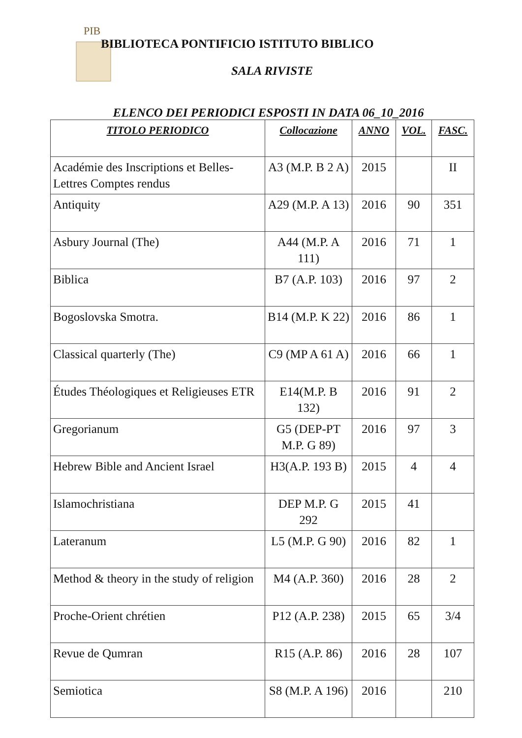PIB
BIBLIOTECA PONTIFICIO ISTITUTO BIBLICO
SALA RIVISTE
ELENCO DEI PERIODICI ESPOSTI IN DATA 06_10_2016
| TITOLO PERIODICO | Collocazione | ANNO | VOL. | FASC. |
| --- | --- | --- | --- | --- |
| Académie des Inscriptions et Belles-Lettres Comptes rendus | A3 (M.P. B 2 A) | 2015 | | II |
| Antiquity | A29 (M.P. A 13) | 2016 | 90 | 351 |
| Asbury Journal (The) | A44 (M.P. A 111) | 2016 | 71 | 1 |
| Biblica | B7 (A.P. 103) | 2016 | 97 | 2 |
| Bogoslovska Smotra. | B14 (M.P. K 22) | 2016 | 86 | 1 |
| Classical quarterly (The) | C9 (MP A 61 A) | 2016 | 66 | 1 |
| Études Théologiques et Religieuses ETR | E14(M.P. B 132) | 2016 | 91 | 2 |
| Gregorianum | G5 (DEP-PT M.P. G 89) | 2016 | 97 | 3 |
| Hebrew Bible and Ancient Israel | H3(A.P. 193 B) | 2015 | 4 | 4 |
| Islamochristiana | DEP M.P. G 292 | 2015 | 41 | |
| Lateranum | L5 (M.P. G 90) | 2016 | 82 | 1 |
| Method & theory in the study of religion | M4 (A.P. 360) | 2016 | 28 | 2 |
| Proche-Orient chrétien | P12 (A.P. 238) | 2015 | 65 | 3/4 |
| Revue de Qumran | R15 (A.P. 86) | 2016 | 28 | 107 |
| Semiotica | S8 (M.P. A 196) | 2016 | | 210 |